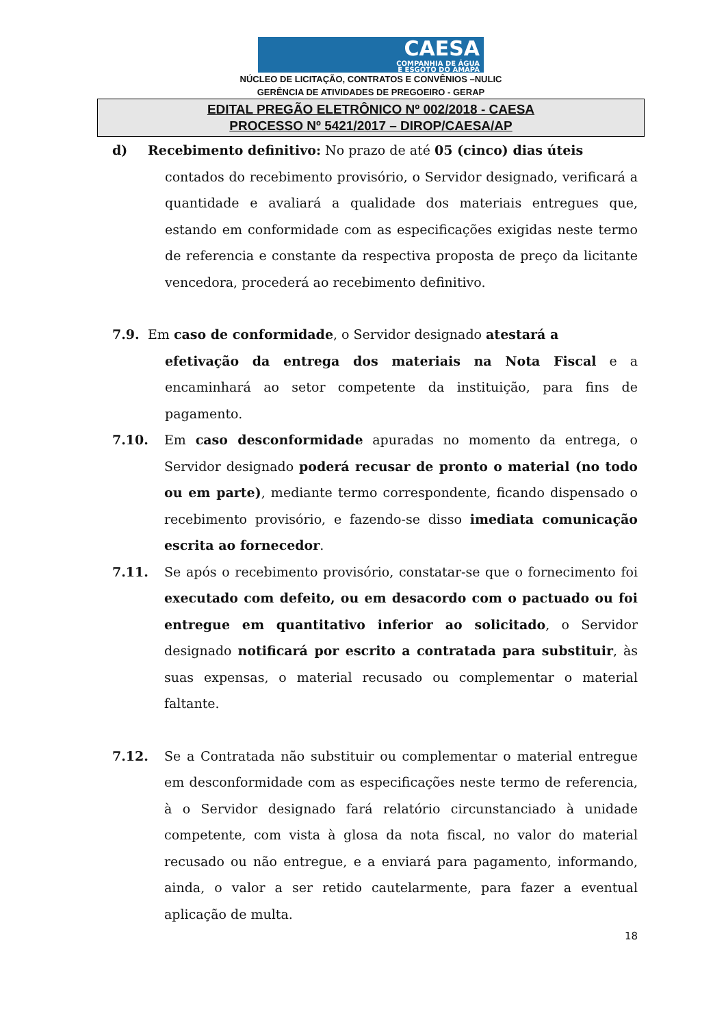CAESA
COMPANHIA DE ÁGUA
E ESGOTO DO AMAPÁ
NÚCLEO DE LICITAÇÃO, CONTRATOS E CONVÊNIOS –NULIC
GERÊNCIA DE ATIVIDADES DE PREGOEIRO - GERAP
EDITAL PREGÃO ELETRÔNICO Nº 002/2018 - CAESA
PROCESSO Nº 5421/2017 – DIROP/CAESA/AP
d) Recebimento definitivo: No prazo de até 05 (cinco) dias úteis
contados do recebimento provisório, o Servidor designado, verificará a quantidade e avaliará a qualidade dos materiais entregues que, estando em conformidade com as especificações exigidas neste termo de referencia e constante da respectiva proposta de preço da licitante vencedora, procederá ao recebimento definitivo.
7.9. Em caso de conformidade, o Servidor designado atestará a
efetivação da entrega dos materiais na Nota Fiscal e a encaminhará ao setor competente da instituição, para fins de pagamento.
7.10. Em caso desconformidade apuradas no momento da entrega, o Servidor designado poderá recusar de pronto o material (no todo ou em parte), mediante termo correspondente, ficando dispensado o recebimento provisório, e fazendo-se disso imediata comunicação escrita ao fornecedor.
7.11. Se após o recebimento provisório, constatar-se que o fornecimento foi executado com defeito, ou em desacordo com o pactuado ou foi entregue em quantitativo inferior ao solicitado, o Servidor designado notificará por escrito a contratada para substituir, às suas expensas, o material recusado ou complementar o material faltante.
7.12. Se a Contratada não substituir ou complementar o material entregue em desconformidade com as especificações neste termo de referencia, à o Servidor designado fará relatório circunstanciado à unidade competente, com vista à glosa da nota fiscal, no valor do material recusado ou não entregue, e a enviará para pagamento, informando, ainda, o valor a ser retido cautelarmente, para fazer a eventual aplicação de multa.
18